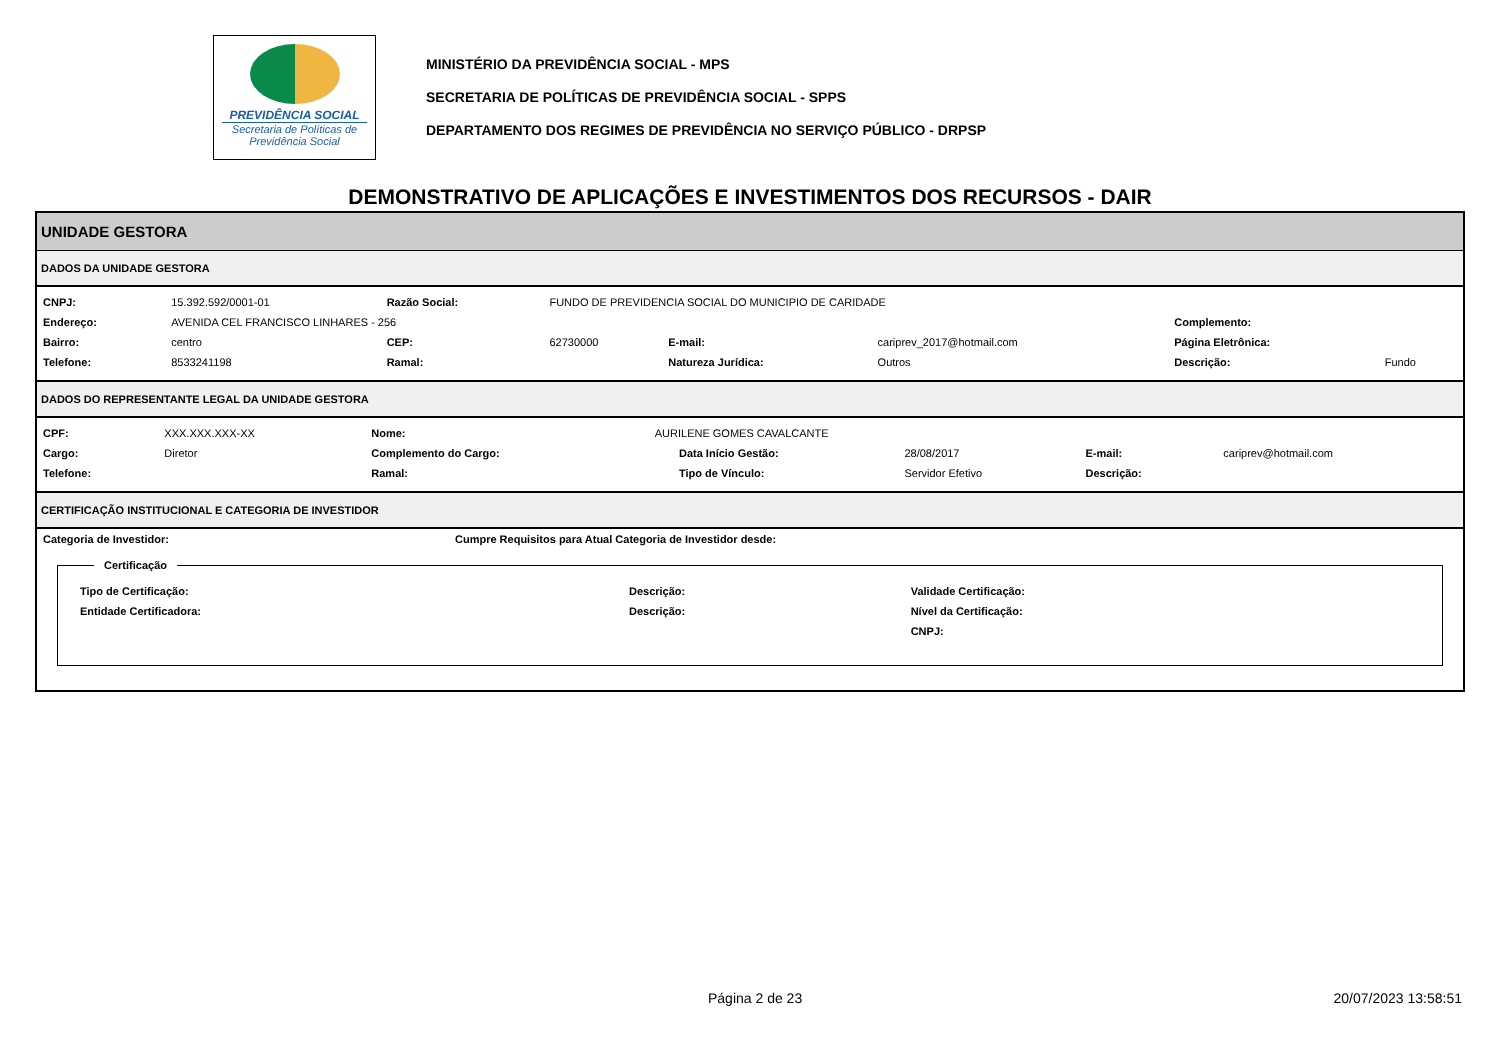PREVIDÊNCIA SOCIAL
Secretaria de Políticas de
Previdência Social
MINISTÉRIO DA PREVIDÊNCIA SOCIAL - MPS
SECRETARIA DE POLÍTICAS DE PREVIDÊNCIA SOCIAL - SPPS
DEPARTAMENTO DOS REGIMES DE PREVIDÊNCIA NO SERVIÇO PÚBLICO - DRPSP
DEMONSTRATIVO DE APLICAÇÕES E INVESTIMENTOS DOS RECURSOS - DAIR
UNIDADE GESTORA
DADOS DA UNIDADE GESTORA
| CNPJ: | 15.392.592/0001-01 | Razão Social: | FUNDO DE PREVIDENCIA SOCIAL DO MUNICIPIO DE CARIDADE | | | | |
| Endereço: | AVENIDA CEL FRANCISCO LINHARES - 256 | | | | | Complemento: | |
| Bairro: | centro | CEP: | 62730000 | E-mail: | cariprev_2017@hotmail.com | Página Eletrônica: | |
| Telefone: | 8533241198 | Ramal: | | Natureza Jurídica: | Outros | Descrição: | Fundo |
DADOS DO REPRESENTANTE LEGAL DA UNIDADE GESTORA
| CPF: | XXX.XXX.XXX-XX | Nome: | AURILENE GOMES CAVALCANTE | | | | |
| Cargo: | Diretor | Complemento do Cargo: | | Data Início Gestão: | 28/08/2017 | E-mail: | cariprev@hotmail.com |
| Telefone: | | Ramal: | | Tipo de Vínculo: | Servidor Efetivo | Descrição: | |
CERTIFICAÇÃO INSTITUCIONAL E CATEGORIA DE INVESTIDOR
| Categoria de Investidor: | Cumpre Requisitos para Atual Categoria de Investidor desde: |
| --- | --- |
Certificação
| Tipo de Certificação: | Descrição: | Validade Certificação: |
| --- | --- | --- |
| Entidade Certificadora: | Descrição: | Nível da Certificação: |
| | | CNPJ: |
Página 2 de 23 20/07/2023 13:58:51